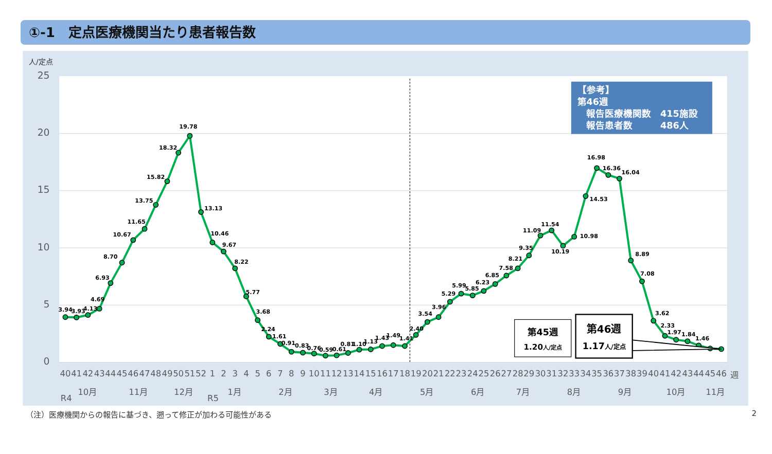①-1　定点医療機関当たり患者報告数
25
20
15
10
5
0
人/定点
3.94
3.93
4.13
4.69
6.93
8.70
10.67
11.65
13.75
15.82
18.32
19.78
13.13
10.46
9.67
8.22
5.77
3.68
2.24
1.61
0.91
0.83
0.76
0.59
0.61
0.81
1.10
1.13
1.43
1.49
1.41
2.40
3.54
3.96
5.29
5.99
5.85
6.23
6.85
7.58
8.21
9.35
11.09
11.54
10.19
10.98
14.53
16.98
16.36
16.04
8.89
7.08
3.62
2.33
1.97
1.84
1.46
【参考】
第46週
報告医療機関数　415施設
報告患者数　　　486人
第45週
1.20人/定点
第46週
1.17人/定点
40
41
42
43
44
45
46
47
48
49
50
51
52
1
2
3
4
5
6
7
8
9
10
11
12
13
14
15
16
17
18
19
20
21
22
23
24
25
26
27
28
29
30
31
32
33
34
35
36
37
38
39
40
41
42
43
44
45
46
週
10月
11月
12月
1月
2月
3月
4月
5月
6月
7月
8月
9月
10月
11月
R4
R5
（注）医療機関からの報告に基づき、遡って修正が加わる可能性がある 2